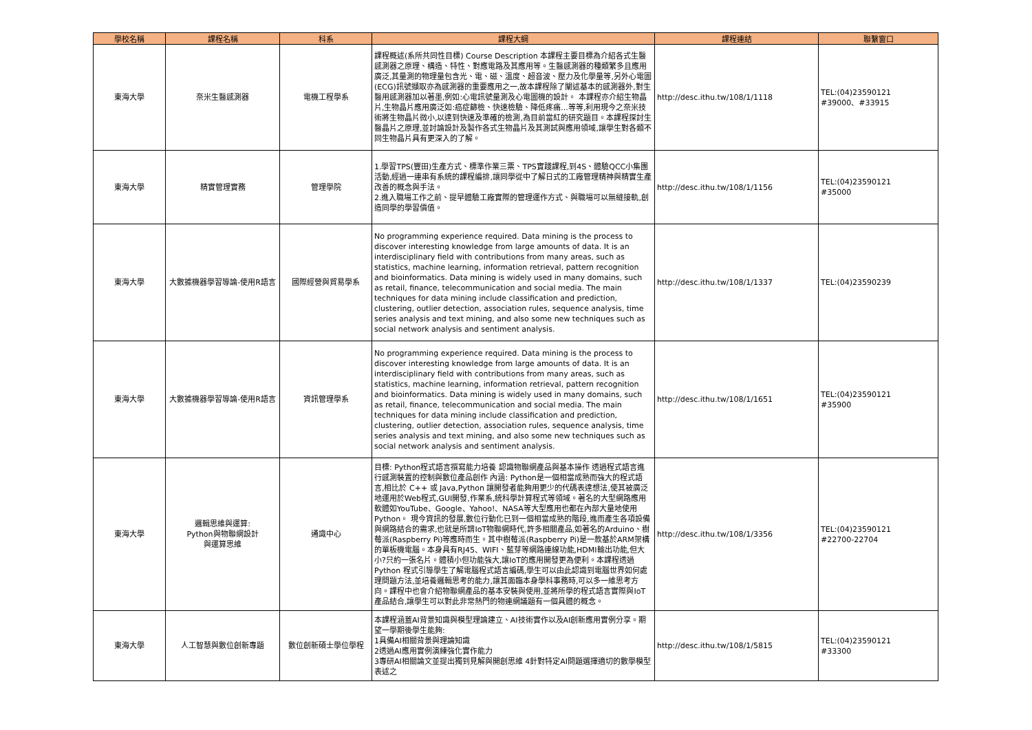| 學校名稱 | 課程名稱 | 科系 | 課程大綱 | 課程連結 | 聯繫窗口 |
| --- | --- | --- | --- | --- | --- |
| 東海大學 | 奈米生醫感測器 | 電機工程學系 | 課程概述(系所共同性目標) Course Description 本課程主要目標為介紹各式生醫感測器之原理、構造、特性、對應電路及其應用等。生醫感測器的種類繁多且應用廣泛,其量測的物理量包含光、電、磁、溫度、超音波、壓力及化學量等,另外心電圖(ECG)訊號擷取亦為感測器的重要應用之一,故本課程除了闡述基本的感測器外,對生醫用感測器加以著墨,例如:心電訊號量測及心電圖機的設計。 本課程亦介紹生物晶片,生物晶片應用廣泛如:癌症篩檢、快速檢驗、降低疼痛...等等,利用現今之奈米技術將生物晶片微小,以達到快速及準確的檢測,為目前當紅的研究題目。本課程探討生醫晶片之原理,並討論設計及製作各式生物晶片及其測試與應用領域,讓學生對各類不同生物晶片具有更深入的了解。 | http://desc.ithu.tw/108/1/1118 | TEL:(04)23590121 #39000、#33915 |
| 東海大學 | 精實管理實務 | 管理學院 | 1.學習TPS(豐田)生產方式、標準作業三票、TPS實踐課程,到4S、體驗QCC小集團活動,經過一連串有系統的課程編排,讓同學從中了解日式的工廠管理精神與精實生產改善的概念與手法。 2.進入職場工作之前、提早體驗工廠實際的管理運作方式、與職場可以無縫接軌,創造同學的學習價值。 | http://desc.ithu.tw/108/1/1156 | TEL:(04)23590121 #35000 |
| 東海大學 | 大數據機器學習導論-使用R語言 | 國際經營與貿易學系 | No programming experience required. Data mining is the process to discover interesting knowledge from large amounts of data. It is an interdisciplinary field with contributions from many areas, such as statistics, machine learning, information retrieval, pattern recognition and bioinformatics. Data mining is widely used in many domains, such as retail, finance, telecommunication and social media. The main techniques for data mining include classification and prediction, clustering, outlier detection, association rules, sequence analysis, time series analysis and text mining, and also some new techniques such as social network analysis and sentiment analysis. | http://desc.ithu.tw/108/1/1337 | TEL:(04)23590239 |
| 東海大學 | 大數據機器學習導論-使用R語言 | 資訊管理學系 | No programming experience required. Data mining is the process to discover interesting knowledge from large amounts of data. It is an interdisciplinary field with contributions from many areas, such as statistics, machine learning, information retrieval, pattern recognition and bioinformatics. Data mining is widely used in many domains, such as retail, finance, telecommunication and social media. The main techniques for data mining include classification and prediction, clustering, outlier detection, association rules, sequence analysis, time series analysis and text mining, and also some new techniques such as social network analysis and sentiment analysis. | http://desc.ithu.tw/108/1/1651 | TEL:(04)23590121 #35900 |
| 東海大學 | 邏輯思維與運算: Python與物聯網設計 與運算思維 | 通識中心 | 目標: Python程式語言撰寫能力培養 認識物聯網產品與基本操作 透過程式語言進行感測裝置的控制與數位產品創作 內涵: Python是一個相當成熟而強大的程式語言,相比於 C++ 或 Java,Python 讓開發者能夠用更少的代碼表達想法,使其被廣泛地運用於Web程式,GUI開發,作業系,統科學計算程式等領域。著名的大型網路應用軟體如YouTube、Google、Yahoo!、NASA等大型應用也都在內部大量地使用Python。 現今資訊的發展,數位行動化已到一個相當成熟的階段,進而產生各項設備與網路結合的需求,也就是所謂IoT物聯網時代,許多相關產品,如著名的Arduino、樹莓派(Raspberry Pi)等應時而生。其中樹莓派(Raspberry Pi)是一款基於ARM架構的單板機電腦。本身具有RJ45、WIFI、藍芽等網路連線功能,HDMI輸出功能,但大小?只約一張名片。體積小但功能強大,讓IoT的應用開發更為便利。本課程透過Python 程式引導學生了解電腦程式語言編碼,學生可以由此認識到電腦世界如何處理問題方法,並培養邏輯思考的能力,讓其面臨本身學科事務時,可以多一維思考方向。課程中也會介紹物聯網產品的基本安裝與使用,並將所學的程式語言實際與IoT產品結合,讓學生可以對此非常熱門的物連網議題有一個具體的概念。 | http://desc.ithu.tw/108/1/3356 | TEL:(04)23590121 #22700-22704 |
| 東海大學 | 人工智慧與數位創新專題 | 數位創新碩士學位學程 | 本課程涵蓋AI背景知識與模型理論建立、AI技術實作以及AI創新應用實例分享。期望一學期後學生能夠: 1具備AI相關背景與理論知識 2透過AI應用實例演練強化實作能力 3專研AI相關論文並提出獨到見解與開創思維 4針對特定AI問題選擇適切的數學模型表述之 | http://desc.ithu.tw/108/1/5815 | TEL:(04)23590121 #33300 |